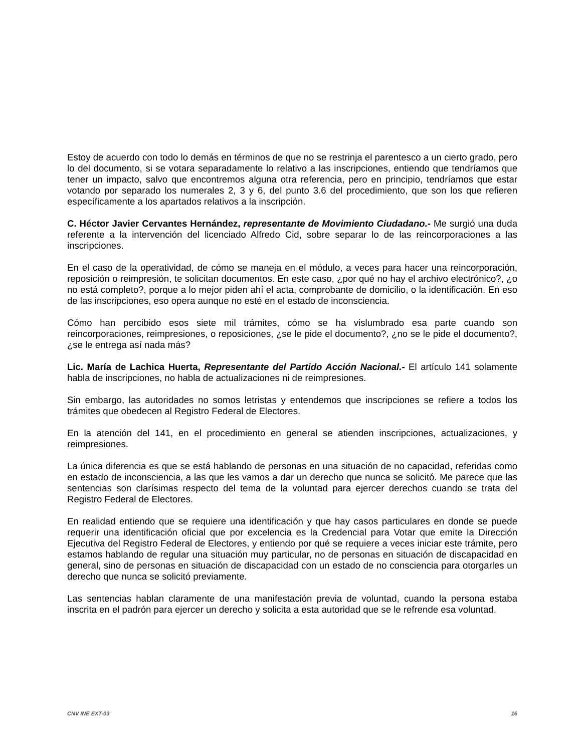Estoy de acuerdo con todo lo demás en términos de que no se restrinja el parentesco a un cierto grado, pero lo del documento, si se votara separadamente lo relativo a las inscripciones, entiendo que tendríamos que tener un impacto, salvo que encontremos alguna otra referencia, pero en principio, tendríamos que estar votando por separado los numerales 2, 3 y 6, del punto 3.6 del procedimiento, que son los que refieren específicamente a los apartados relativos a la inscripción.
C. Héctor Javier Cervantes Hernández, representante de Movimiento Ciudadano.- Me surgió una duda referente a la intervención del licenciado Alfredo Cid, sobre separar lo de las reincorporaciones a las inscripciones.
En el caso de la operatividad, de cómo se maneja en el módulo, a veces para hacer una reincorporación, reposición o reimpresión, te solicitan documentos. En este caso, ¿por qué no hay el archivo electrónico?, ¿o no está completo?, porque a lo mejor piden ahí el acta, comprobante de domicilio, o la identificación. En eso de las inscripciones, eso opera aunque no esté en el estado de inconsciencia.
Cómo han percibido esos siete mil trámites, cómo se ha vislumbrado esa parte cuando son reincorporaciones, reimpresiones, o reposiciones, ¿se le pide el documento?, ¿no se le pide el documento?, ¿se le entrega así nada más?
Lic. María de Lachica Huerta, Representante del Partido Acción Nacional.- El artículo 141 solamente habla de inscripciones, no habla de actualizaciones ni de reimpresiones.
Sin embargo, las autoridades no somos letristas y entendemos que inscripciones se refiere a todos los trámites que obedecen al Registro Federal de Electores.
En la atención del 141, en el procedimiento en general se atienden inscripciones, actualizaciones, y reimpresiones.
La única diferencia es que se está hablando de personas en una situación de no capacidad, referidas como en estado de inconsciencia, a las que les vamos a dar un derecho que nunca se solicitó. Me parece que las sentencias son clarísimas respecto del tema de la voluntad para ejercer derechos cuando se trata del Registro Federal de Electores.
En realidad entiendo que se requiere una identificación y que hay casos particulares en donde se puede requerir una identificación oficial que por excelencia es la Credencial para Votar que emite la Dirección Ejecutiva del Registro Federal de Electores, y entiendo por qué se requiere a veces iniciar este trámite, pero estamos hablando de regular una situación muy particular, no de personas en situación de discapacidad en general, sino de personas en situación de discapacidad con un estado de no consciencia para otorgarles un derecho que nunca se solicitó previamente.
Las sentencias hablan claramente de una manifestación previa de voluntad, cuando la persona estaba inscrita en el padrón para ejercer un derecho y solicita a esta autoridad que se le refrende esa voluntad.
CNV INE EXT-03 16